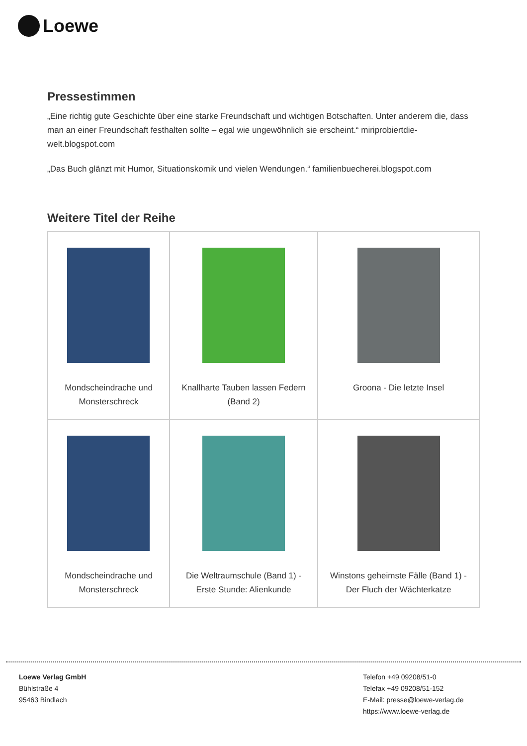Loewe
Pressestimmen
„Eine richtig gute Geschichte über eine starke Freundschaft und wichtigen Botschaften. Unter anderem die, dass man an einer Freundschaft festhalten sollte – egal wie ungewöhnlich sie erscheint.“ miriprobiertdie-welt.blogspot.com
„Das Buch glänzt mit Humor, Situationskomik und vielen Wendungen.“ familienbuecherei.blogspot.com
Weitere Titel der Reihe
| Mondscheindrache und Monsterschreck | Knallharte Tauben lassen Federn (Band 2) | Groona - Die letzte Insel |
| Mondscheindrache und Monsterschreck | Die Weltraumschule (Band 1) - Erste Stunde: Alienkunde | Winstons geheimste Fälle (Band 1) - Der Fluch der Wächterkatze |
Loewe Verlag GmbH
Bühlstraße 4
95463 Bindlach
Telefon +49 09208/51-0
Telefax +49 09208/51-152
E-Mail: presse@loewe-verlag.de
https://www.loewe-verlag.de